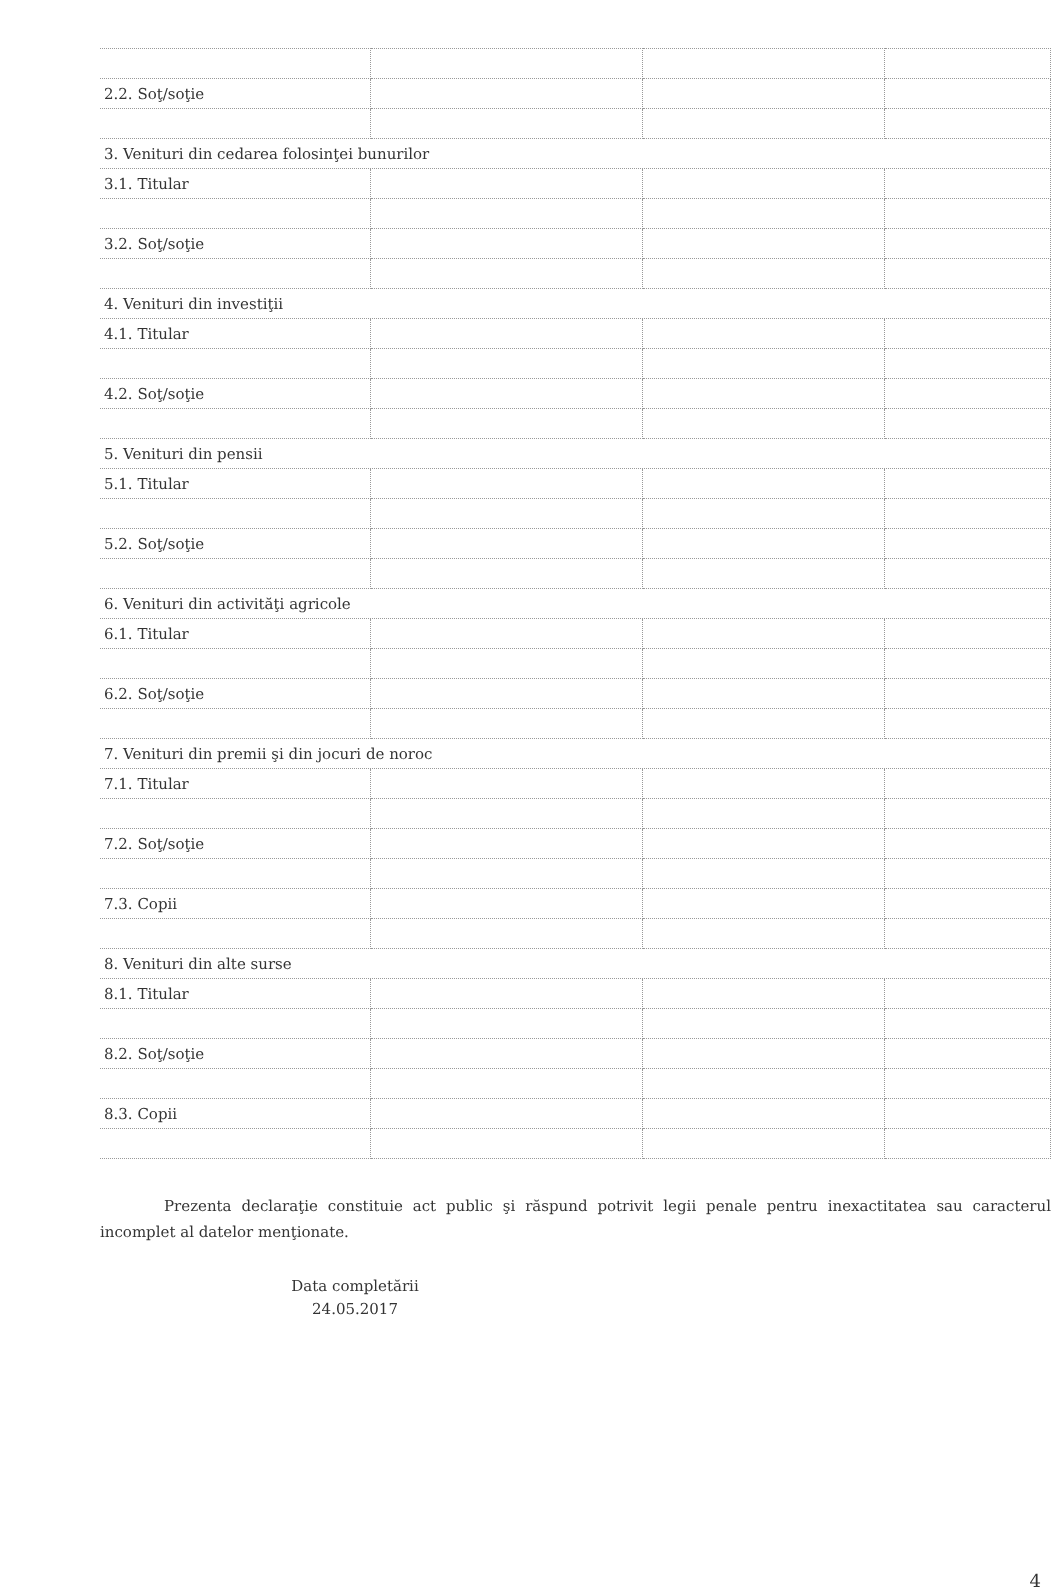| 2.2. Soţ/soţie | | | |
| 3. Venituri din cedarea folosinţei bunurilor | | | |
| 3.1. Titular | | | |
| 3.2. Soţ/soţie | | | |
| 4. Venituri din investiţii | | | |
| 4.1. Titular | | | |
| 4.2. Soţ/soţie | | | |
| 5. Venituri din pensii | | | |
| 5.1. Titular | | | |
| 5.2. Soţ/soţie | | | |
| 6. Venituri din activităţi agricole | | | |
| 6.1. Titular | | | |
| 6.2. Soţ/soţie | | | |
| 7. Venituri din premii şi din jocuri de noroc | | | |
| 7.1. Titular | | | |
| 7.2. Soţ/soţie | | | |
| 7.3. Copii | | | |
| 8. Venituri din alte surse | | | |
| 8.1. Titular | | | |
| 8.2. Soţ/soţie | | | |
| 8.3. Copii | | | |
Prezenta declaraţie constituie act public şi răspund potrivit legii penale pentru inexactitatea sau caracterul incomplet al datelor menţionate.
Data completării
24.05.2017
4